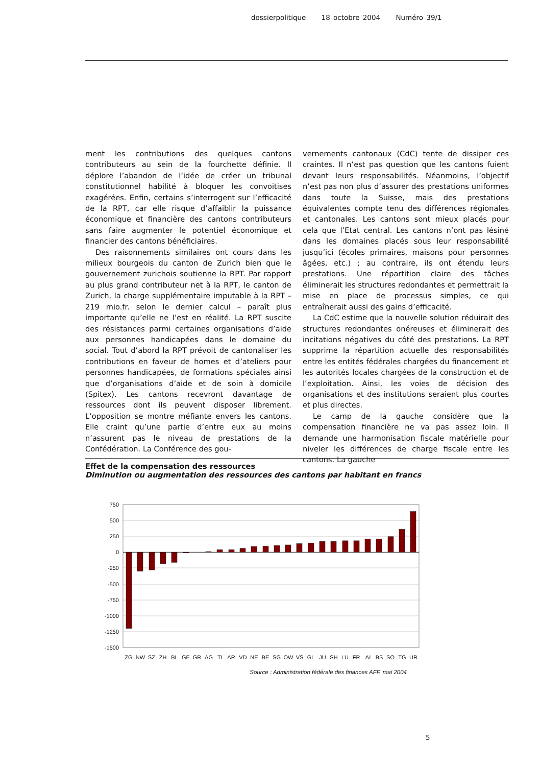dossierpolitique 18 octobre 2004 Numéro 39/1
ment les contributions des quelques cantons contributeurs au sein de la fourchette définie. Il déplore l’abandon de l’idée de créer un tribunal constitutionnel habilité à bloquer les convoitises exagérées. Enfin, certains s’interrogent sur l’efficacité de la RPT, car elle risque d’affaiblir la puissance économique et financière des cantons contributeurs sans faire augmenter le potentiel économique et financier des cantons bénéficiaires.
Des raisonnements similaires ont cours dans les milieux bourgeois du canton de Zurich bien que le gouvernement zurichois soutienne la RPT. Par rapport au plus grand contributeur net à la RPT, le canton de Zurich, la charge supplémentaire imputable à la RPT – 219 mio.fr. selon le dernier calcul – paraît plus importante qu’elle ne l’est en réalité. La RPT suscite des résistances parmi certaines organisations d’aide aux personnes handicapées dans le domaine du social. Tout d’abord la RPT prévoit de cantonaliser les contributions en faveur de homes et d’ateliers pour personnes handicapées, de formations spéciales ainsi que d’organisations d’aide et de soin à domicile (Spitex). Les cantons recevront davantage de ressources dont ils peuvent disposer librement. L’opposition se montre méfiante envers les cantons. Elle craint qu’une partie d’entre eux au moins n’assurent pas le niveau de prestations de la Confédération. La Conférence des gou-
vernements cantonaux (CdC) tente de dissiper ces craintes. Il n’est pas question que les cantons fuient devant leurs responsabilités. Néanmoins, l’objectif n’est pas non plus d’assurer des prestations uniformes dans toute la Suisse, mais des prestations équivalentes compte tenu des différences régionales et cantonales. Les cantons sont mieux placés pour cela que l’Etat central. Les cantons n’ont pas lésiné dans les domaines placés sous leur responsabilité jusqu’ici (écoles primaires, maisons pour personnes âgées, etc.) ; au contraire, ils ont étendu leurs prestations. Une répartition claire des tâches éliminerait les structures redondantes et permettrait la mise en place de processus simples, ce qui entraînerait aussi des gains d’efficacité.
La CdC estime que la nouvelle solution réduirait des structures redondantes onéreuses et éliminerait des incitations négatives du côté des prestations. La RPT supprime la répartition actuelle des responsabilités entre les entités fédérales chargées du financement et les autorités locales chargées de la construction et de l’exploitation. Ainsi, les voies de décision des organisations et des institutions seraient plus courtes et plus directes.
Le camp de la gauche considère que la compensation financière ne va pas assez loin. Il demande une harmonisation fiscale matérielle pour niveler les différences de charge fiscale entre les cantons. La gauche
Effet de la compensation des ressources
Diminution ou augmentation des ressources des cantons par habitant en francs
750
500
250
0
-250
-500
-750
-1000
-1250
-1500
ZG
NW
SZ
ZH
BL
GE
GR
AG
TI
AR
VD
NE
BE
SG
OW
VS
GL
JU
SH
LU
FR
AI
BS
SO
TG
UR
Source : Administration fédérale des finances AFF, mai 2004
5